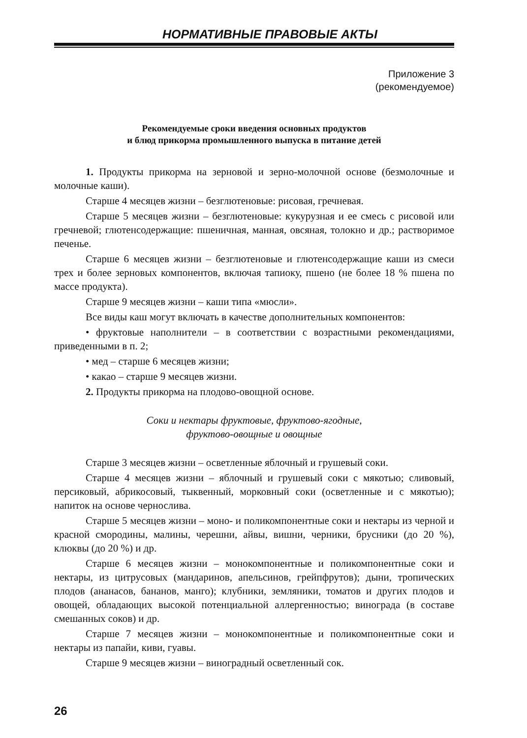НОРМАТИВНЫЕ ПРАВОВЫЕ АКТЫ
Приложение 3
(рекомендуемое)
Рекомендуемые сроки введения основных продуктов
и блюд прикорма промышленного выпуска в питание детей
1. Продукты прикорма на зерновой и зерно-молочной основе (безмолочные и молочные каши).
Старше 4 месяцев жизни – безглютеновые: рисовая, гречневая.
Старше 5 месяцев жизни – безглютеновые: кукурузная и ее смесь с рисовой или гречневой; глютенсодержащие: пшеничная, манная, овсяная, толокно и др.; растворимое печенье.
Старше 6 месяцев жизни – безглютеновые и глютенсодержащие каши из смеси трех и более зерновых компонентов, включая тапиоку, пшено (не более 18 % пшена по массе продукта).
Старше 9 месяцев жизни – каши типа «мюсли».
Все виды каш могут включать в качестве дополнительных компонентов:
• фруктовые наполнители – в соответствии с возрастными рекомендациями, приведенными в п. 2;
• мед – старше 6 месяцев жизни;
• какао – старше 9 месяцев жизни.
2. Продукты прикорма на плодово-овощной основе.
Соки и нектары фруктовые, фруктово-ягодные,
фруктово-овощные и овощные
Старше 3 месяцев жизни – осветленные яблочный и грушевый соки.
Старше 4 месяцев жизни – яблочный и грушевый соки с мякотью; сливовый, персиковый, абрикосовый, тыквенный, морковный соки (осветленные и с мякотью); напиток на основе чернослива.
Старше 5 месяцев жизни – моно- и поликомпонентные соки и нектары из черной и красной смородины, малины, черешни, айвы, вишни, черники, брусники (до 20 %), клюквы (до 20 %) и др.
Старше 6 месяцев жизни – монокомпонентные и поликомпонентные соки и нектары, из цитрусовых (мандаринов, апельсинов, грейпфрутов); дыни, тропических плодов (ананасов, бананов, манго); клубники, земляники, томатов и других плодов и овощей, обладающих высокой потенциальной аллергенностью; винограда (в составе смешанных соков) и др.
Старше 7 месяцев жизни – монокомпонентные и поликомпонентные соки и нектары из папайи, киви, гуавы.
Старше 9 месяцев жизни – виноградный осветленный сок.
26